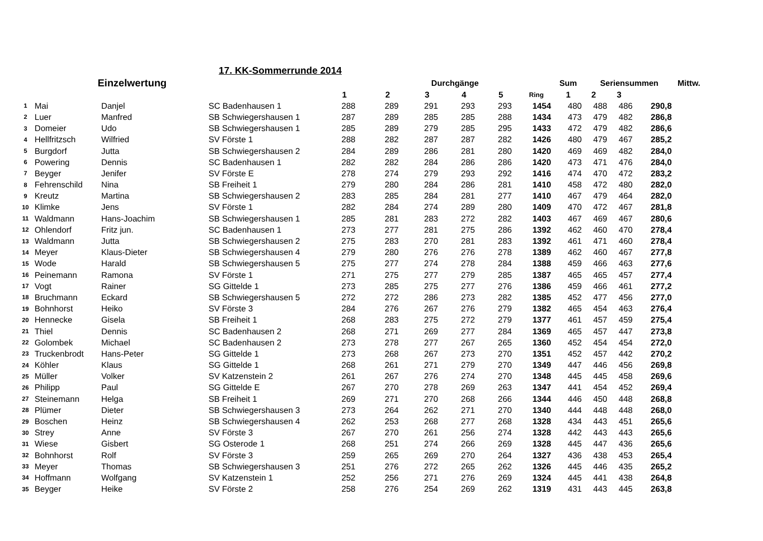17. KK-Sommerrunde 2014
| | | Einzelwertung | | Durchgänge | | | | | | Sum | Seriensummen | | | Mittw. |
| --- | --- | --- | --- | --- | --- | --- | --- | --- | --- | --- | --- | --- | --- | --- |
| | | | | 1 | 2 | 3 | 4 | 5 | Ring | 1 | 2 | 3 | | |
| 1 | Mai | Danjel | SC Badenhausen 1 | 288 | 289 | 291 | 293 | 293 | 1454 | 480 | 488 | 486 | 290,8 |
| 2 | Luer | Manfred | SB Schwiegershausen 1 | 287 | 289 | 285 | 285 | 288 | 1434 | 473 | 479 | 482 | 286,8 |
| 3 | Domeier | Udo | SB Schwiegershausen 1 | 285 | 289 | 279 | 285 | 295 | 1433 | 472 | 479 | 482 | 286,6 |
| 4 | Hellfritzsch | Wilfried | SV Förste 1 | 288 | 282 | 287 | 287 | 282 | 1426 | 480 | 479 | 467 | 285,2 |
| 5 | Burgdorf | Jutta | SB Schwiegershausen 2 | 284 | 289 | 286 | 281 | 280 | 1420 | 469 | 469 | 482 | 284,0 |
| 6 | Powering | Dennis | SC Badenhausen 1 | 282 | 282 | 284 | 286 | 286 | 1420 | 473 | 471 | 476 | 284,0 |
| 7 | Beyger | Jenifer | SV Förste E | 278 | 274 | 279 | 293 | 292 | 1416 | 474 | 470 | 472 | 283,2 |
| 8 | Fehrenschild | Nina | SB Freiheit 1 | 279 | 280 | 284 | 286 | 281 | 1410 | 458 | 472 | 480 | 282,0 |
| 9 | Kreutz | Martina | SB Schwiegershausen 2 | 283 | 285 | 284 | 281 | 277 | 1410 | 467 | 479 | 464 | 282,0 |
| 10 | Klimke | Jens | SV Förste 1 | 282 | 284 | 274 | 289 | 280 | 1409 | 470 | 472 | 467 | 281,8 |
| 11 | Waldmann | Hans-Joachim | SB Schwiegershausen 1 | 285 | 281 | 283 | 272 | 282 | 1403 | 467 | 469 | 467 | 280,6 |
| 12 | Ohlendorf | Fritz jun. | SC Badenhausen 1 | 273 | 277 | 281 | 275 | 286 | 1392 | 462 | 460 | 470 | 278,4 |
| 13 | Waldmann | Jutta | SB Schwiegershausen 2 | 275 | 283 | 270 | 281 | 283 | 1392 | 461 | 471 | 460 | 278,4 |
| 14 | Meyer | Klaus-Dieter | SB Schwiegershausen 4 | 279 | 280 | 276 | 276 | 278 | 1389 | 462 | 460 | 467 | 277,8 |
| 15 | Wode | Harald | SB Schwiegershausen 5 | 275 | 277 | 274 | 278 | 284 | 1388 | 459 | 466 | 463 | 277,6 |
| 16 | Peinemann | Ramona | SV Förste 1 | 271 | 275 | 277 | 279 | 285 | 1387 | 465 | 465 | 457 | 277,4 |
| 17 | Vogt | Rainer | SG Gittelde 1 | 273 | 285 | 275 | 277 | 276 | 1386 | 459 | 466 | 461 | 277,2 |
| 18 | Bruchmann | Eckard | SB Schwiegershausen 5 | 272 | 272 | 286 | 273 | 282 | 1385 | 452 | 477 | 456 | 277,0 |
| 19 | Bohnhorst | Heiko | SV Förste 3 | 284 | 276 | 267 | 276 | 279 | 1382 | 465 | 454 | 463 | 276,4 |
| 20 | Hennecke | Gisela | SB Freiheit 1 | 268 | 283 | 275 | 272 | 279 | 1377 | 461 | 457 | 459 | 275,4 |
| 21 | Thiel | Dennis | SC Badenhausen 2 | 268 | 271 | 269 | 277 | 284 | 1369 | 465 | 457 | 447 | 273,8 |
| 22 | Golombek | Michael | SC Badenhausen 2 | 273 | 278 | 277 | 267 | 265 | 1360 | 452 | 454 | 454 | 272,0 |
| 23 | Truckenbrodt | Hans-Peter | SG Gittelde 1 | 273 | 268 | 267 | 273 | 270 | 1351 | 452 | 457 | 442 | 270,2 |
| 24 | Köhler | Klaus | SG Gittelde 1 | 268 | 261 | 271 | 279 | 270 | 1349 | 447 | 446 | 456 | 269,8 |
| 25 | Müller | Volker | SV Katzenstein 2 | 261 | 267 | 276 | 274 | 270 | 1348 | 445 | 445 | 458 | 269,6 |
| 26 | Philipp | Paul | SG Gittelde E | 267 | 270 | 278 | 269 | 263 | 1347 | 441 | 454 | 452 | 269,4 |
| 27 | Steinemann | Helga | SB Freiheit 1 | 269 | 271 | 270 | 268 | 266 | 1344 | 446 | 450 | 448 | 268,8 |
| 28 | Plümer | Dieter | SB Schwiegershausen 3 | 273 | 264 | 262 | 271 | 270 | 1340 | 444 | 448 | 448 | 268,0 |
| 29 | Boschen | Heinz | SB Schwiegershausen 4 | 262 | 253 | 268 | 277 | 268 | 1328 | 434 | 443 | 451 | 265,6 |
| 30 | Strey | Anne | SV Förste 3 | 267 | 270 | 261 | 256 | 274 | 1328 | 442 | 443 | 443 | 265,6 |
| 31 | Wiese | Gisbert | SG Osterode 1 | 268 | 251 | 274 | 266 | 269 | 1328 | 445 | 447 | 436 | 265,6 |
| 32 | Bohnhorst | Rolf | SV Förste 3 | 259 | 265 | 269 | 270 | 264 | 1327 | 436 | 438 | 453 | 265,4 |
| 33 | Meyer | Thomas | SB Schwiegershausen 3 | 251 | 276 | 272 | 265 | 262 | 1326 | 445 | 446 | 435 | 265,2 |
| 34 | Hoffmann | Wolfgang | SV Katzenstein 1 | 252 | 256 | 271 | 276 | 269 | 1324 | 445 | 441 | 438 | 264,8 |
| 35 | Beyger | Heike | SV Förste 2 | 258 | 276 | 254 | 269 | 262 | 1319 | 431 | 443 | 445 | 263,8 |